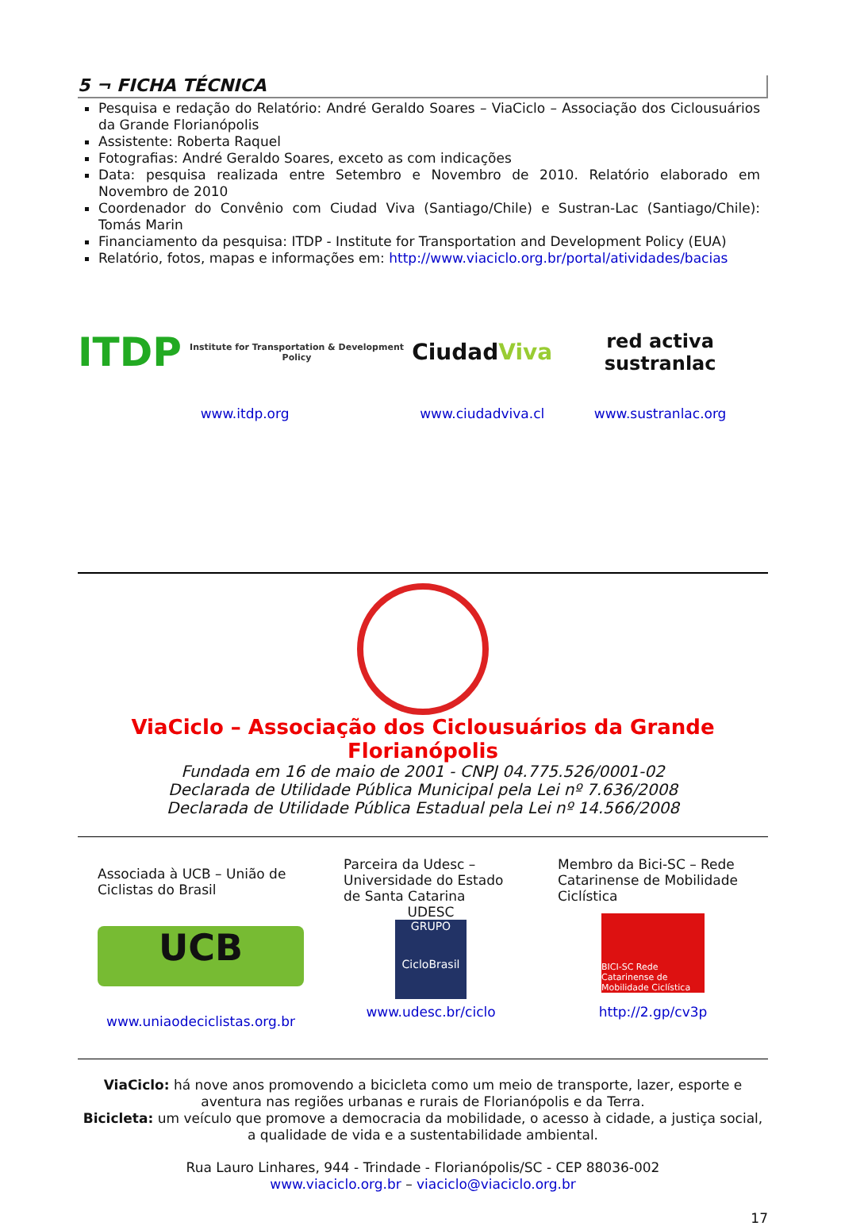5 ¬ FICHA TÉCNICA
Pesquisa e redação do Relatório: André Geraldo Soares – ViaCiclo – Associação dos Ciclousuários da Grande Florianópolis
Assistente: Roberta Raquel
Fotografias: André Geraldo Soares, exceto as com indicações
Data: pesquisa realizada entre Setembro e Novembro de 2010. Relatório elaborado em Novembro de 2010
Coordenador do Convênio com Ciudad Viva (Santiago/Chile) e Sustran-Lac (Santiago/Chile): Tomás Marin
Financiamento da pesquisa: ITDP - Institute for Transportation and Development Policy (EUA)
Relatório, fotos, mapas e informações em: http://www.viaciclo.org.br/portal/atividades/bacias
ITDP
Institute for Transportation & Development Policy
www.itdp.org
Ciudad Viva
www.ciudadviva.cl
red activa sustranlac
www.sustranlac.org
ViaCiclo – Associação dos Ciclousuários da Grande Florianópolis
Fundada em 16 de maio de 2001 - CNPJ 04.775.526/0001-02
Declarada de Utilidade Pública Municipal pela Lei nº 7.636/2008
Declarada de Utilidade Pública Estadual pela Lei nº 14.566/2008
Associada à UCB – União de Ciclistas do Brasil
UCB
www.uniaodeciclistas.org.br
Parceira da Udesc – Universidade do Estado de Santa Catarina
UDESC
GRUPO
CicloBrasil
www.udesc.br/ciclo
Membro da Bici-SC – Rede Catarinense de Mobilidade Ciclística
BICI-SC Rede Catarinense de Mobilidade Ciclística
http://2.gp/cv3p
ViaCiclo: há nove anos promovendo a bicicleta como um meio de transporte, lazer, esporte e aventura nas regiões urbanas e rurais de Florianópolis e da Terra.
Bicicleta: um veículo que promove a democracia da mobilidade, o acesso à cidade, a justiça social, a qualidade de vida e a sustentabilidade ambiental.
Rua Lauro Linhares, 944 - Trindade - Florianópolis/SC - CEP 88036-002
www.viaciclo.org.br – viaciclo@viaciclo.org.br
17